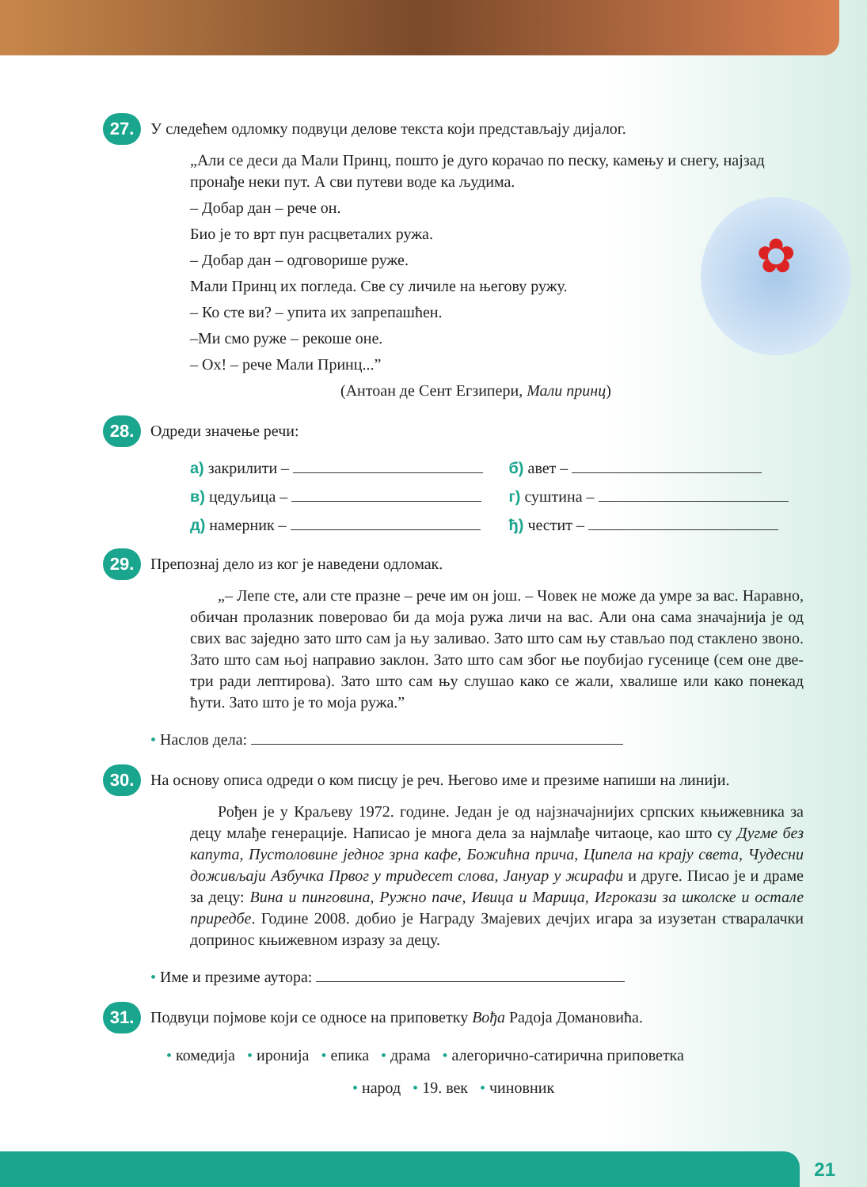27.
У следећем одломку подвуци делове текста који представљају дијалог.
„Али се деси да Мали Принц, пошто је дуго корачао по песку, камењу и снегу, најзад пронађе неки пут. А сви путеви воде ка људима.
✿
– Добар дан – рече он.
Био је то врт пун расцветалих ружа.
– Добар дан – одговорише руже.
Мали Принц их погледа. Све су личиле на његову ружу.
– Ко сте ви? – упита их запрепашћен.
–Ми смо руже – рекоше оне.
– Ох! – рече Мали Принц...”
(Антоан де Сент Егзипери, Мали принц)
28.
Одреди значење речи:
а) закрилити –
б) авет –
в) цедуљица –
г) суштина –
д) намерник –
ђ) честит –
29.
Препознај дело из ког је наведени одломак.
„– Лепе сте, али сте празне – рече им он још. – Човек не може да умре за вас. Наравно, обичан пролазник поверовао би да моја ружа личи на вас. Али она сама значајнија је од свих вас заједно зато што сам ја њу заливао. Зато што сам њу стављао под стаклено звоно. Зато што сам њој направио заклон. Зато што сам због ње поубијао гусенице (сем оне две-три ради лептирова). Зато што сам њу слушао како се жали, хвалише или како понекад ћути. Зато што је то моја ружа.”
• Наслов дела:
30.
На основу описа одреди о ком писцу је реч. Његово име и презиме напиши на линији.
Рођен је у Краљеву 1972. године. Један је од најзначајнијих српских књижевника за децу млађе генерације. Написао је многа дела за најмлађе читаоце, као што су Дугме без капута, Пустоловине једног зрна кафе, Божићна прича, Ципела на крају света, Чудесни доживљаји Азбучка Првог у тридесет слова, Јануар у жирафи и друге. Писао је и драме за децу: Вина и пинговина, Ружно паче, Ивица и Марица, Игрокази за школске и остале приредбе. Године 2008. добио је Награду Змајевих дечјих игара за изузетан стваралачки допринос књижевном изразу за децу.
• Име и презиме аутора:
31.
Подвуци појмове који се односе на приповетку Вођа Радоја Домановића.
• комедија • иронија • епика • драма • алегорично-сатирична приповетка
• народ • 19. век • чиновник
21